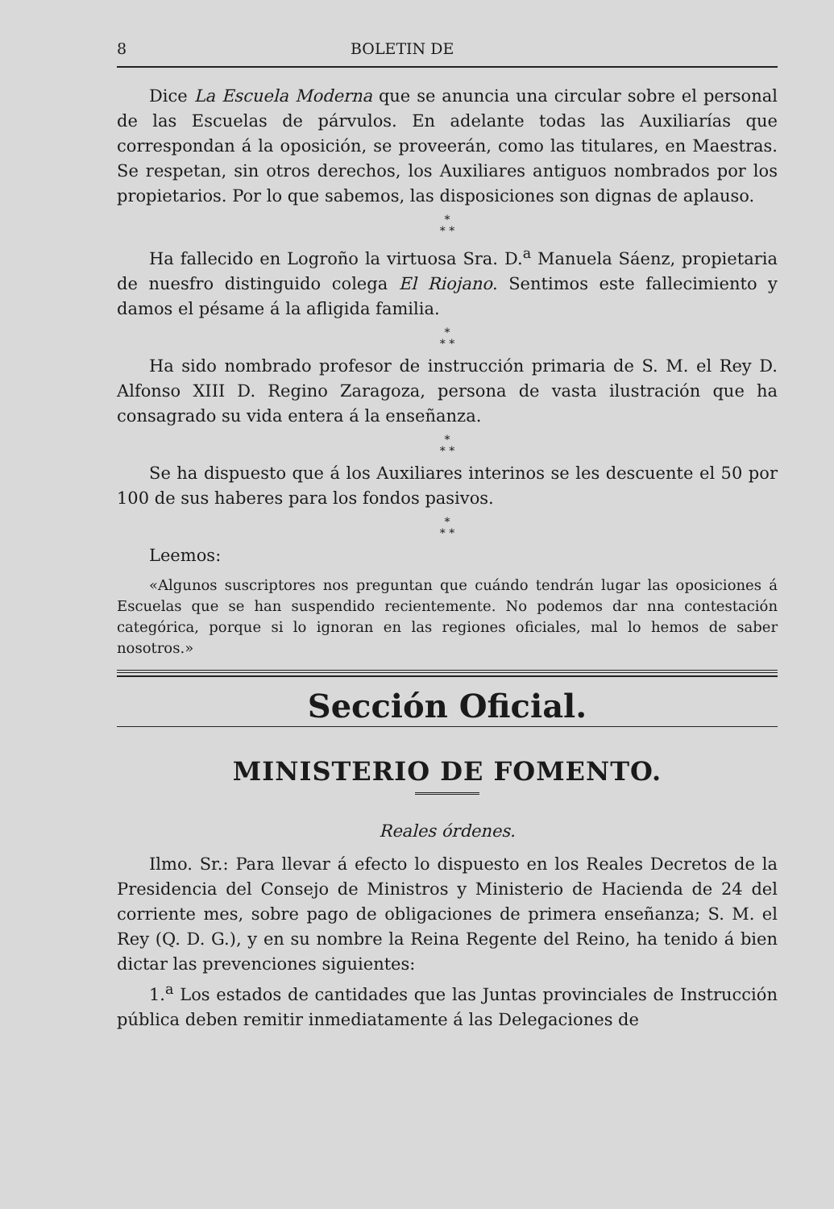8 BOLETIN DE
Dice La Escuela Moderna que se anuncia una circular sobre el personal de las Escuelas de párvulos. En adelante todas las Auxiliarías que correspondan á la oposición, se proveerán, como las titulares, en Maestras. Se respetan, sin otros derechos, los Auxiliares antiguos nombrados por los propietarios. Por lo que sabemos, las disposiciones son dignas de aplauso.
*
* *
Ha fallecido en Logroño la virtuosa Sra. D.<sup>a</sup> Manuela Sáenz, propietaria de nuesfro distinguido colega El Riojano. Sentimos este fallecimiento y damos el pésame á la afligida familia.
*
* *
Ha sido nombrado profesor de instrucción primaria de S. M. el Rey D. Alfonso XIII D. Regino Zaragoza, persona de vasta ilustración que ha consagrado su vida entera á la enseñanza.
*
* *
Se ha dispuesto que á los Auxiliares interinos se les descuente el 50 por 100 de sus haberes para los fondos pasivos.
*
* *
Leemos:
«Algunos suscriptores nos preguntan que cuándo tendrán lugar las oposiciones á Escuelas que se han suspendido recientemente. No podemos dar nna contestación categórica, porque si lo ignoran en las regiones oficiales, mal lo hemos de saber nosotros.»
Sección Oficial.
MINISTERIO DE FOMENTO.
Reales órdenes.
Ilmo. Sr.: Para llevar á efecto lo dispuesto en los Reales Decretos de la Presidencia del Consejo de Ministros y Ministerio de Hacienda de 24 del corriente mes, sobre pago de obligaciones de primera enseñanza; S. M. el Rey (Q. D. G.), y en su nombre la Reina Regente del Reino, ha tenido á bien dictar las prevenciones siguientes:
1.<sup>a</sup> Los estados de cantidades que las Juntas provinciales de Instrucción pública deben remitir inmediatamente á las Delegaciones de